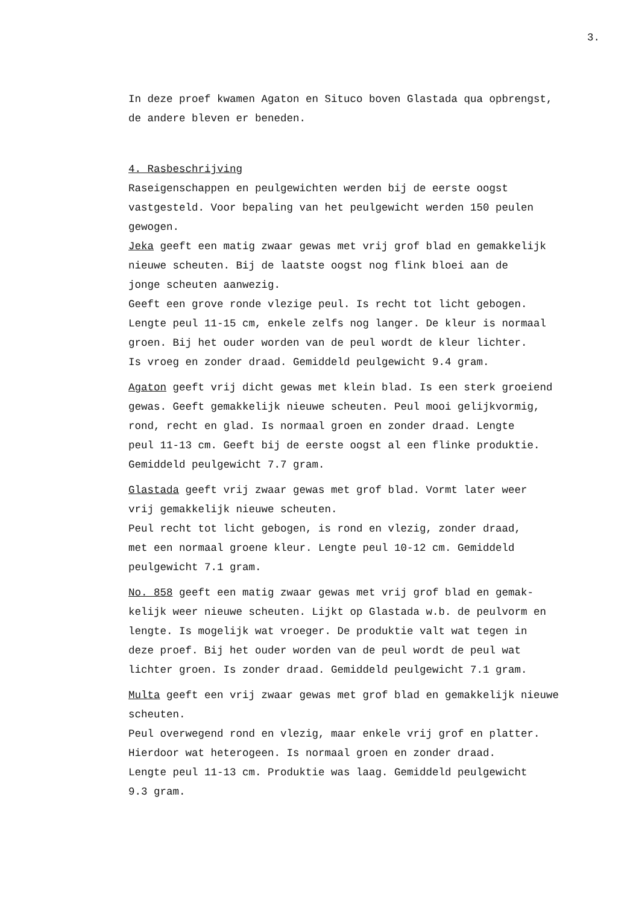3.
In deze proef kwamen Agaton en Situco boven Glastada qua opbrengst,
de andere bleven er beneden.
4. Rasbeschrijving
Raseigenschappen en peulgewichten werden bij de eerste oogst
vastgesteld. Voor bepaling van het peulgewicht werden 150 peulen
gewogen.
Jeka geeft een matig zwaar gewas met vrij grof blad en gemakkelijk
nieuwe scheuten. Bij de laatste oogst nog flink bloei aan de
jonge scheuten aanwezig.
Geeft een grove ronde vlezige peul. Is recht tot licht gebogen.
Lengte peul 11-15 cm, enkele zelfs nog langer. De kleur is normaal
groen. Bij het ouder worden van de peul wordt de kleur lichter.
Is vroeg en zonder draad. Gemiddeld peulgewicht 9.4 gram.
Agaton geeft vrij dicht gewas met klein blad. Is een sterk groeiend
gewas. Geeft gemakkelijk nieuwe scheuten. Peul mooi gelijkvormig,
rond, recht en glad. Is normaal groen en zonder draad. Lengte
peul 11-13 cm. Geeft bij de eerste oogst al een flinke produktie.
Gemiddeld peulgewicht 7.7 gram.
Glastada geeft vrij zwaar gewas met grof blad. Vormt later weer
vrij gemakkelijk nieuwe scheuten.
Peul recht tot licht gebogen, is rond en vlezig, zonder draad,
met een normaal groene kleur. Lengte peul 10-12 cm. Gemiddeld
peulgewicht 7.1 gram.
No. 858 geeft een matig zwaar gewas met vrij grof blad en gemak-
kelijk weer nieuwe scheuten. Lijkt op Glastada w.b. de peulvorm en
lengte. Is mogelijk wat vroeger. De produktie valt wat tegen in
deze proef. Bij het ouder worden van de peul wordt de peul wat
lichter groen. Is zonder draad. Gemiddeld peulgewicht 7.1 gram.
Multa geeft een vrij zwaar gewas met grof blad en gemakkelijk nieuwe
scheuten.
Peul overwegend rond en vlezig, maar enkele vrij grof en platter.
Hierdoor wat heterogeen. Is normaal groen en zonder draad.
Lengte peul 11-13 cm. Produktie was laag. Gemiddeld peulgewicht
9.3 gram.